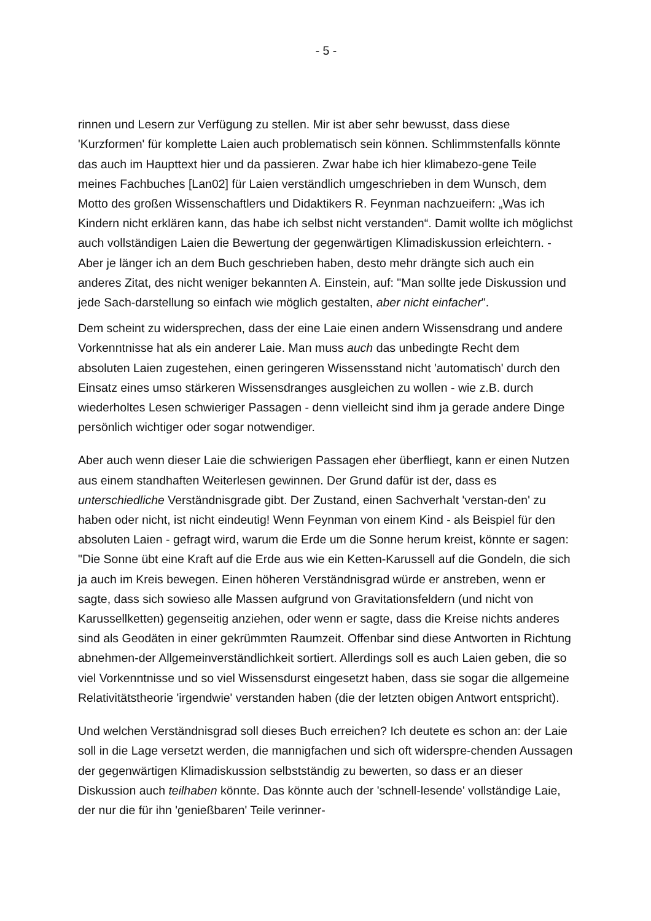- 5 -
rinnen und Lesern zur Verfügung zu stellen. Mir ist aber sehr bewusst, dass diese 'Kurzformen' für komplette Laien auch problematisch sein können. Schlimmstenfalls könnte das auch im Haupttext hier und da passieren. Zwar habe ich hier klimabezo-gene Teile meines Fachbuches [Lan02] für Laien verständlich umgeschrieben in dem Wunsch, dem Motto des großen Wissenschaftlers und Didaktikers R. Feynman nachzueifern: „Was ich Kindern nicht erklären kann, das habe ich selbst nicht verstanden“. Damit wollte ich möglichst auch vollständigen Laien die Bewertung der gegenwärtigen Klimadiskussion erleichtern. - Aber je länger ich an dem Buch geschrieben haben, desto mehr drängte sich auch ein anderes Zitat, des nicht weniger bekannten A. Einstein, auf: "Man sollte jede Diskussion und jede Sach-darstellung so einfach wie möglich gestalten, aber nicht einfacher".
Dem scheint zu widersprechen, dass der eine Laie einen andern Wissensdrang und andere Vorkenntnisse hat als ein anderer Laie. Man muss auch das unbedingte Recht dem absoluten Laien zugestehen, einen geringeren Wissensstand nicht 'automatisch' durch den Einsatz eines umso stärkeren Wissensdranges ausgleichen zu wollen - wie z.B. durch wiederholtes Lesen schwieriger Passagen - denn vielleicht sind ihm ja gerade andere Dinge persönlich wichtiger oder sogar notwendiger.
Aber auch wenn dieser Laie die schwierigen Passagen eher überfliegt, kann er einen Nutzen aus einem standhaften Weiterlesen gewinnen. Der Grund dafür ist der, dass es unterschiedliche Verständnisgrade gibt. Der Zustand, einen Sachverhalt 'verstan-den' zu haben oder nicht, ist nicht eindeutig! Wenn Feynman von einem Kind - als Beispiel für den absoluten Laien - gefragt wird, warum die Erde um die Sonne herum kreist, könnte er sagen: "Die Sonne übt eine Kraft auf die Erde aus wie ein Ketten-Karussell auf die Gondeln, die sich ja auch im Kreis bewegen. Einen höheren Verständnisgrad würde er anstreben, wenn er sagte, dass sich sowieso alle Massen aufgrund von Gravitationsfeldern (und nicht von Karussellketten) gegenseitig anziehen, oder wenn er sagte, dass die Kreise nichts anderes sind als Geodäten in einer gekrümmten Raumzeit. Offenbar sind diese Antworten in Richtung abnehmen-der Allgemeinverständlichkeit sortiert. Allerdings soll es auch Laien geben, die so viel Vorkenntnisse und so viel Wissensdurst eingesetzt haben, dass sie sogar die allgemeine Relativitätstheorie 'irgendwie' verstanden haben (die der letzten obigen Antwort entspricht).
Und welchen Verständnisgrad soll dieses Buch erreichen? Ich deutete es schon an: der Laie soll in die Lage versetzt werden, die mannigfachen und sich oft widerspre-chenden Aussagen der gegenwärtigen Klimadiskussion selbstständig zu bewerten, so dass er an dieser Diskussion auch teilhaben könnte. Das könnte auch der 'schnell-lesende' vollständige Laie, der nur die für ihn 'genießbaren' Teile verinner-